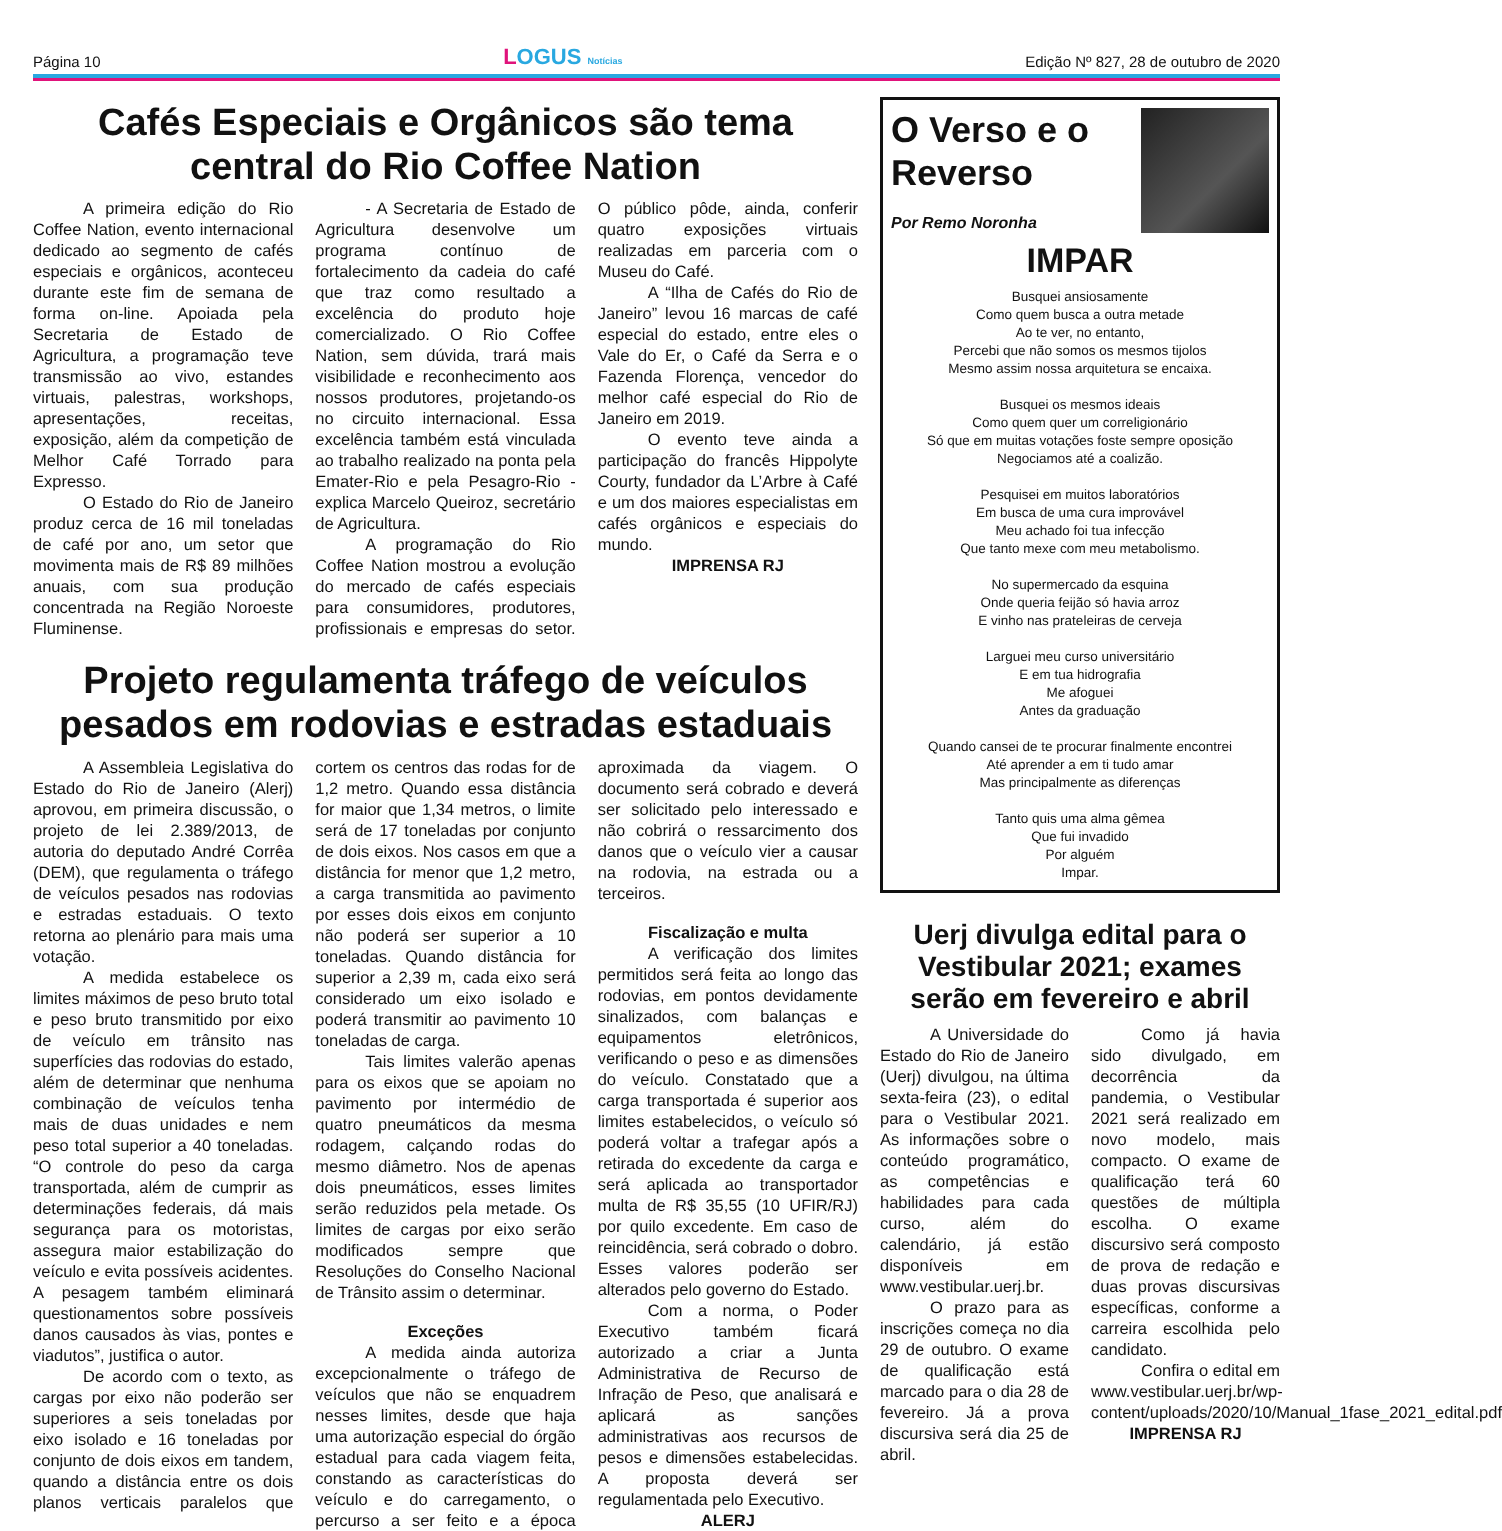Página 10
LOGUS Notícias
Edição Nº 827, 28 de outubro de 2020
Cafés Especiais e Orgânicos são tema central do Rio Coffee Nation
A primeira edição do Rio Coffee Nation, evento internacional dedicado ao segmento de cafés especiais e orgânicos, aconteceu durante este fim de semana de forma on-line. Apoiada pela Secretaria de Estado de Agricultura, a programação teve transmissão ao vivo, estandes virtuais, palestras, workshops, apresentações, receitas, exposição, além da competição de Melhor Café Torrado para Expresso.
O Estado do Rio de Janeiro produz cerca de 16 mil toneladas de café por ano, um setor que movimenta mais de R$ 89 milhões anuais, com sua produção concentrada na Região Noroeste Fluminense.
- A Secretaria de Estado de Agricultura desenvolve um programa contínuo de fortalecimento da cadeia do café que traz como resultado a excelência do produto hoje comercializado. O Rio Coffee Nation, sem dúvida, trará mais visibilidade e reconhecimento aos nossos produtores, projetando-os no circuito internacional. Essa excelência também está vinculada ao trabalho realizado na ponta pela Emater-Rio e pela Pesagro-Rio - explica Marcelo Queiroz, secretário de Agricultura.
A programação do Rio Coffee Nation mostrou a evolução do mercado de cafés especiais para consumidores, produtores, profissionais e empresas do setor. O público pôde, ainda, conferir quatro exposições virtuais realizadas em parceria com o Museu do Café.
A “Ilha de Cafés do Rio de Janeiro” levou 16 marcas de café especial do estado, entre eles o Vale do Er, o Café da Serra e o Fazenda Florença, vencedor do melhor café especial do Rio de Janeiro em 2019.
O evento teve ainda a participação do francês Hippolyte Courty, fundador da L’Arbre à Café e um dos maiores especialistas em cafés orgânicos e especiais do mundo.
IMPRENSA RJ
Projeto regulamenta tráfego de veículos pesados em rodovias e estradas estaduais
A Assembleia Legislativa do Estado do Rio de Janeiro (Alerj) aprovou, em primeira discussão, o projeto de lei 2.389/2013, de autoria do deputado André Corrêa (DEM), que regulamenta o tráfego de veículos pesados nas rodovias e estradas estaduais. O texto retorna ao plenário para mais uma votação.
A medida estabelece os limites máximos de peso bruto total e peso bruto transmitido por eixo de veículo em trânsito nas superfícies das rodovias do estado, além de determinar que nenhuma combinação de veículos tenha mais de duas unidades e nem peso total superior a 40 toneladas. “O controle do peso da carga transportada, além de cumprir as determinações federais, dá mais segurança para os motoristas, assegura maior estabilização do veículo e evita possíveis acidentes. A pesagem também eliminará questionamentos sobre possíveis danos causados às vias, pontes e viadutos”, justifica o autor.
De acordo com o texto, as cargas por eixo não poderão ser superiores a seis toneladas por eixo isolado e 16 toneladas por conjunto de dois eixos em tandem, quando a distância entre os dois planos verticais paralelos que cortem os centros das rodas for de 1,2 metro. Quando essa distância for maior que 1,34 metros, o limite será de 17 toneladas por conjunto de dois eixos. Nos casos em que a distância for menor que 1,2 metro, a carga transmitida ao pavimento por esses dois eixos em conjunto não poderá ser superior a 10 toneladas. Quando distância for superior a 2,39 m, cada eixo será considerado um eixo isolado e poderá transmitir ao pavimento 10 toneladas de carga.
Tais limites valerão apenas para os eixos que se apoiam no pavimento por intermédio de quatro pneumáticos da mesma rodagem, calçando rodas do mesmo diâmetro. Nos de apenas dois pneumáticos, esses limites serão reduzidos pela metade. Os limites de cargas por eixo serão modificados sempre que Resoluções do Conselho Nacional de Trânsito assim o determinar.
Exceções
A medida ainda autoriza excepcionalmente o tráfego de veículos que não se enquadrem nesses limites, desde que haja uma autorização especial do órgão estadual para cada viagem feita, constando as características do veículo e do carregamento, o percurso a ser feito e a época aproximada da viagem. O documento será cobrado e deverá ser solicitado pelo interessado e não cobrirá o ressarcimento dos danos que o veículo vier a causar na rodovia, na estrada ou a terceiros.
Fiscalização e multa
A verificação dos limites permitidos será feita ao longo das rodovias, em pontos devidamente sinalizados, com balanças e equipamentos eletrônicos, verificando o peso e as dimensões do veículo. Constatado que a carga transportada é superior aos limites estabelecidos, o veículo só poderá voltar a trafegar após a retirada do excedente da carga e será aplicada ao transportador multa de R$ 35,55 (10 UFIR/RJ) por quilo excedente. Em caso de reincidência, será cobrado o dobro. Esses valores poderão ser alterados pelo governo do Estado.
Com a norma, o Poder Executivo também ficará autorizado a criar a Junta Administrativa de Recurso de Infração de Peso, que analisará e aplicará as sanções administrativas aos recursos de pesos e dimensões estabelecidas. A proposta deverá ser regulamentada pelo Executivo.
ALERJ
O Verso e o Reverso
Por Remo Noronha
IMPAR
Busquei ansiosamente
Como quem busca a outra metade
Ao te ver, no entanto,
Percebi que não somos os mesmos tijolos
Mesmo assim nossa arquitetura se encaixa.
Busquei os mesmos ideais
Como quem quer um correligionário
Só que em muitas votações foste sempre oposição
Negociamos até a coalizão.
Pesquisei em muitos laboratórios
Em busca de uma cura improvável
Meu achado foi tua infecção
Que tanto mexe com meu metabolismo.
No supermercado da esquina
Onde queria feijão só havia arroz
E vinho nas prateleiras de cerveja
Larguei meu curso universitário
E em tua hidrografia
Me afoguei
Antes da graduação
Quando cansei de te procurar finalmente encontrei
Até aprender a em ti tudo amar
Mas principalmente as diferenças
Tanto quis uma alma gêmea
Que fui invadido
Por alguém
Impar.
Uerj divulga edital para o Vestibular 2021; exames serão em fevereiro e abril
A Universidade do Estado do Rio de Janeiro (Uerj) divulgou, na última sexta-feira (23), o edital para o Vestibular 2021. As informações sobre o conteúdo programático, as competências e habilidades para cada curso, além do calendário, já estão disponíveis em www.vestibular.uerj.br.
O prazo para as inscrições começa no dia 29 de outubro. O exame de qualificação está marcado para o dia 28 de fevereiro. Já a prova discursiva será dia 25 de abril.
Como já havia sido divulgado, em decorrência da pandemia, o Vestibular 2021 será realizado em novo modelo, mais compacto. O exame de qualificação terá 60 questões de múltipla escolha. O exame discursivo será composto de prova de redação e duas provas discursivas específicas, conforme a carreira escolhida pelo candidato.
Confira o edital em www.vestibular.uerj.br/wp-content/uploads/2020/10/Manual_1fase_2021_edital.pdf
IMPRENSA RJ